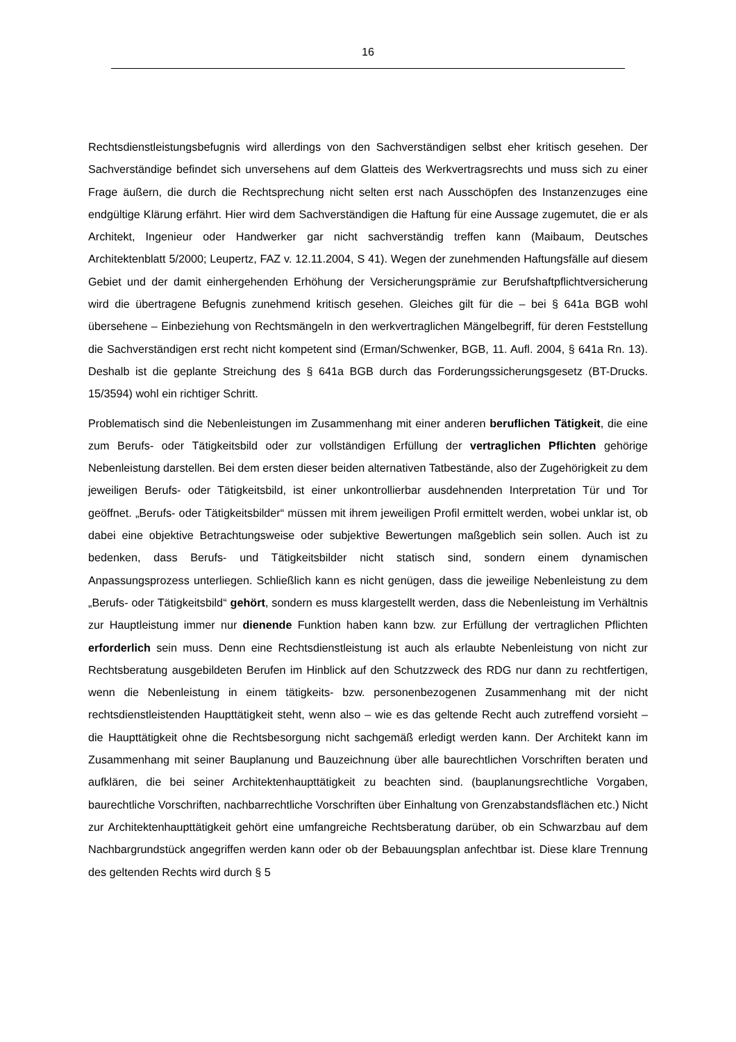16
Rechtsdienstleistungsbefugnis wird allerdings von den Sachverständigen selbst eher kritisch gesehen. Der Sachverständige befindet sich unversehens auf dem Glatteis des Werkvertragsrechts und muss sich zu einer Frage äußern, die durch die Rechtsprechung nicht selten erst nach Ausschöpfen des Instanzenzuges eine endgültige Klärung erfährt. Hier wird dem Sachverständigen die Haftung für eine Aussage zugemutet, die er als Architekt, Ingenieur oder Handwerker gar nicht sachverständig treffen kann (Maibaum, Deutsches Architektenblatt 5/2000; Leupertz, FAZ v. 12.11.2004, S 41). Wegen der zunehmenden Haftungsfälle auf diesem Gebiet und der damit einhergehenden Erhöhung der Versicherungsprämie zur Berufshaftpflichtversicherung wird die übertragene Befugnis zunehmend kritisch gesehen. Gleiches gilt für die – bei § 641a BGB wohl übersehene – Einbeziehung von Rechtsmängeln in den werkvertraglichen Mängelbegriff, für deren Feststellung die Sachverständigen erst recht nicht kompetent sind (Erman/Schwenker, BGB, 11. Aufl. 2004, § 641a Rn. 13). Deshalb ist die geplante Streichung des § 641a BGB durch das Forderungssicherungsgesetz (BT-Drucks. 15/3594) wohl ein richtiger Schritt.
Problematisch sind die Nebenleistungen im Zusammenhang mit einer anderen beruflichen Tätigkeit, die eine zum Berufs- oder Tätigkeitsbild oder zur vollständigen Erfüllung der vertraglichen Pflichten gehörige Nebenleistung darstellen. Bei dem ersten dieser beiden alternativen Tatbestände, also der Zugehörigkeit zu dem jeweiligen Berufs- oder Tätigkeitsbild, ist einer unkontrollierbar ausdehnenden Interpretation Tür und Tor geöffnet. „Berufs- oder Tätigkeitsbilder“ müssen mit ihrem jeweiligen Profil ermittelt werden, wobei unklar ist, ob dabei eine objektive Betrachtungsweise oder subjektive Bewertungen maßgeblich sein sollen. Auch ist zu bedenken, dass Berufs- und Tätigkeitsbilder nicht statisch sind, sondern einem dynamischen Anpassungsprozess unterliegen. Schließlich kann es nicht genügen, dass die jeweilige Nebenleistung zu dem „Berufs- oder Tätigkeitsbild“ gehört, sondern es muss klargestellt werden, dass die Nebenleistung im Verhältnis zur Hauptleistung immer nur dienende Funktion haben kann bzw. zur Erfüllung der vertraglichen Pflichten erforderlich sein muss. Denn eine Rechtsdienstleistung ist auch als erlaubte Nebenleistung von nicht zur Rechtsberatung ausgebildeten Berufen im Hinblick auf den Schutzzweck des RDG nur dann zu rechtfertigen, wenn die Nebenleistung in einem tätigkeits- bzw. personenbezogenen Zusammenhang mit der nicht rechtsdienstleistenden Haupttätigkeit steht, wenn also – wie es das geltende Recht auch zutreffend vorsieht – die Haupttätigkeit ohne die Rechtsbesorgung nicht sachgemäß erledigt werden kann. Der Architekt kann im Zusammenhang mit seiner Bauplanung und Bauzeichnung über alle baurechtlichen Vorschriften beraten und aufklären, die bei seiner Architektenhaupttätigkeit zu beachten sind. (bauplanungsrechtliche Vorgaben, baurechtliche Vorschriften, nachbarrechtliche Vorschriften über Einhaltung von Grenzabstandsflächen etc.) Nicht zur Architektenhaupttätigkeit gehört eine umfangreiche Rechtsberatung darüber, ob ein Schwarzbau auf dem Nachbargrundstück angegriffen werden kann oder ob der Bebauungsplan anfechtbar ist. Diese klare Trennung des geltenden Rechts wird durch § 5